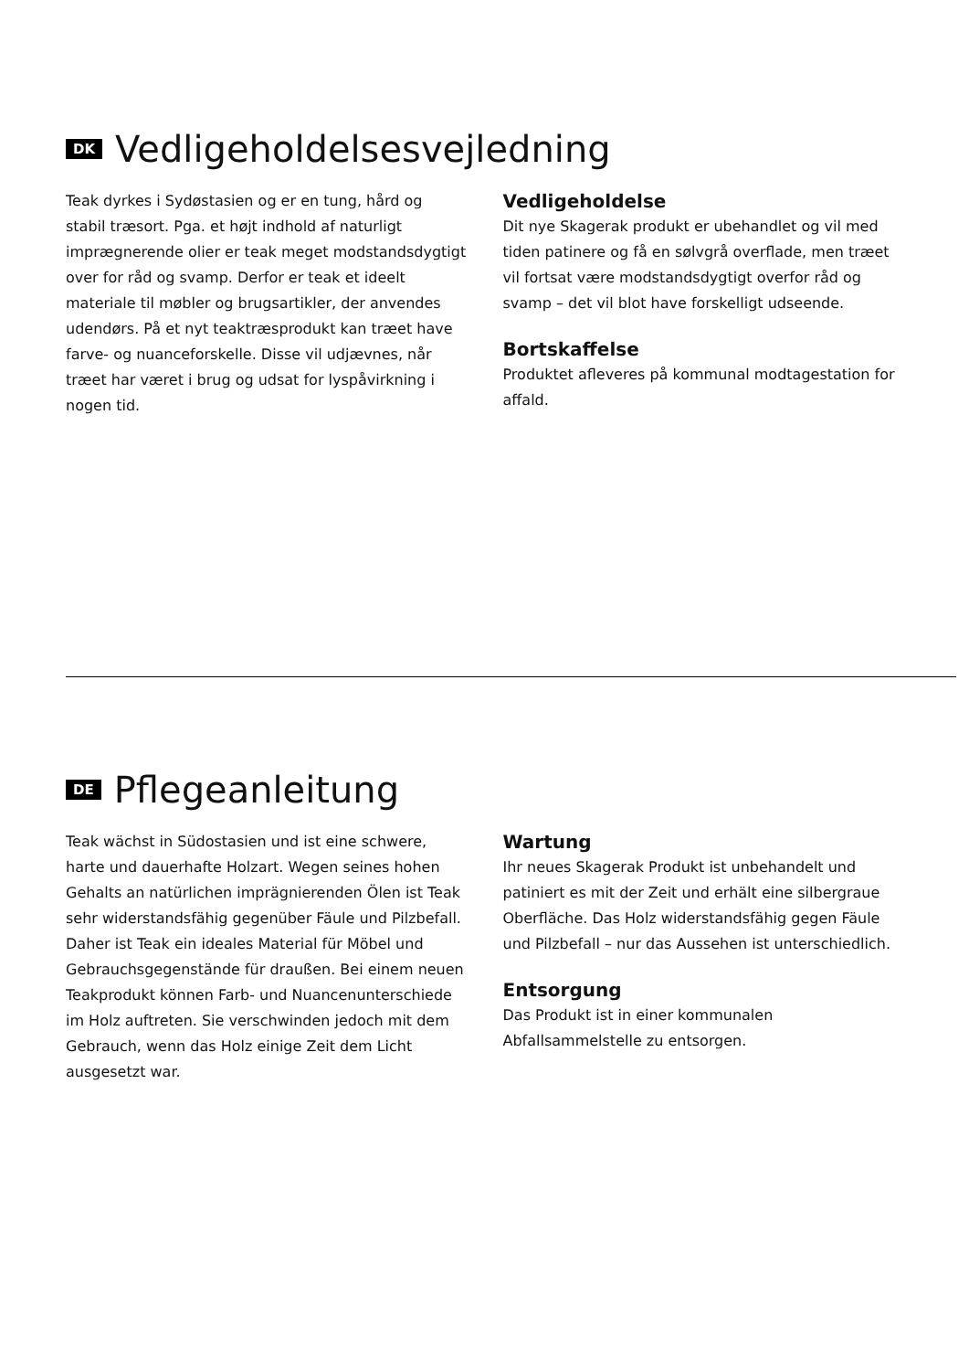DK Vedligeholdelsesvejledning
Teak dyrkes i Sydøstasien og er en tung, hård og stabil træsort. Pga. et højt indhold af naturligt imprægnerende olier er teak meget modstandsdygtigt over for råd og svamp. Derfor er teak et ideelt materiale til møbler og brugsartikler, der anvendes udendørs. På et nyt teaktræsprodukt kan træet have farve- og nuanceforskelle. Disse vil udjævnes, når træet har været i brug og udsat for lyspåvirkning i nogen tid.
Vedligeholdelse
Dit nye Skagerak produkt er ubehandlet og vil med tiden patinere og få en sølvgrå overflade, men træet vil fortsat være modstandsdygtigt overfor råd og svamp – det vil blot have forskelligt udseende.
Bortskaffelse
Produktet afleveres på kommunal modtagestation for affald.
DE Pflegeanleitung
Teak wächst in Südostasien und ist eine schwere, harte und dauerhafte Holzart. Wegen seines hohen Gehalts an natürlichen imprägnierenden Ölen ist Teak sehr widerstandsfähig gegenüber Fäule und Pilzbefall. Daher ist Teak ein ideales Material für Möbel und Gebrauchsgegenstände für draußen. Bei einem neuen Teakprodukt können Farb- und Nuancenunterschiede im Holz auftreten. Sie verschwinden jedoch mit dem Gebrauch, wenn das Holz einige Zeit dem Licht ausgesetzt war.
Wartung
Ihr neues Skagerak Produkt ist unbehandelt und patiniert es mit der Zeit und erhält eine silbergraue Oberfläche. Das Holz widerstandsfähig gegen Fäule und Pilzbefall – nur das Aussehen ist unterschiedlich.
Entsorgung
Das Produkt ist in einer kommunalen Abfallsammelstelle zu entsorgen.